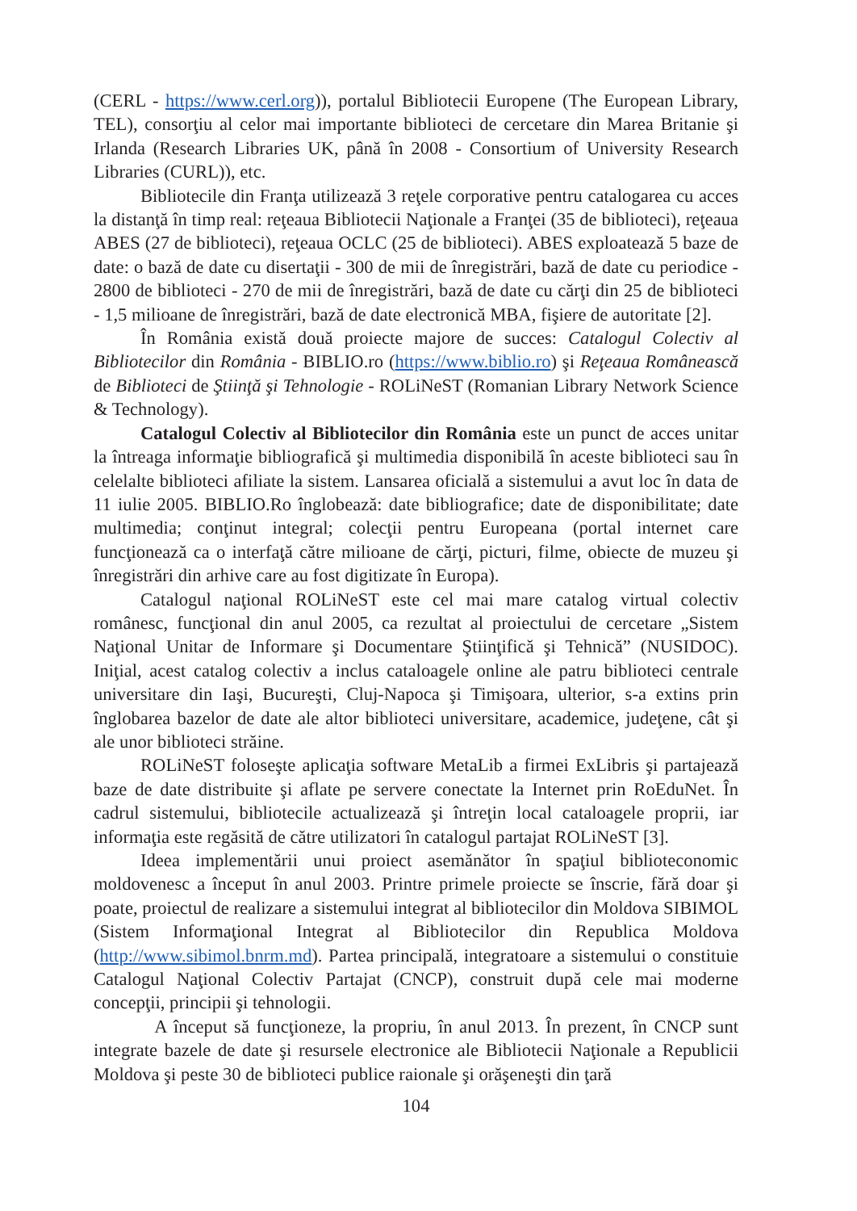(CERL - https://www.cerl.org)), portalul Bibliotecii Europene (The European Library, TEL), consorţiu al celor mai importante biblioteci de cercetare din Marea Britanie şi Irlanda (Research Libraries UK, până în 2008 - Consortium of University Research Libraries (CURL)), etc.
Bibliotecile din Franţa utilizează 3 reţele corporative pentru catalogarea cu acces la distanţă în timp real: reţeaua Bibliotecii Naţionale a Franţei (35 de biblioteci), reţeaua ABES (27 de biblioteci), reţeaua OCLC (25 de biblioteci). ABES exploatează 5 baze de date: o bază de date cu disertaţii - 300 de mii de înregistrări, bază de date cu periodice - 2800 de biblioteci - 270 de mii de înregistrări, bază de date cu cărţi din 25 de biblioteci - 1,5 milioane de înregistrări, bază de date electronică MBA, fişiere de autoritate [2].
În România există două proiecte majore de succes: Catalogul Colectiv al Bibliotecilor din România - BIBLIO.ro (https://www.biblio.ro) şi Reţeaua Românească de Biblioteci de Ştiinţă şi Tehnologie - ROLiNeST (Romanian Library Network Science & Technology).
Catalogul Colectiv al Bibliotecilor din România este un punct de acces unitar la întreaga informaţie bibliografică şi multimedia disponibilă în aceste biblioteci sau în celelalte biblioteci afiliate la sistem. Lansarea oficială a sistemului a avut loc în data de 11 iulie 2005. BIBLIO.Ro înglobează: date bibliografice; date de disponibilitate; date multimedia; conţinut integral; colecţii pentru Europeana (portal internet care funcţionează ca o interfaţă către milioane de cărţi, picturi, filme, obiecte de muzeu şi înregistrări din arhive care au fost digitizate în Europa).
Catalogul naţional ROLiNeST este cel mai mare catalog virtual colectiv românesc, funcţional din anul 2005, ca rezultat al proiectului de cercetare „Sistem Naţional Unitar de Informare şi Documentare Ştiinţifică şi Tehnică” (NUSIDOC). Iniţial, acest catalog colectiv a inclus cataloagele online ale patru biblioteci centrale universitare din Iaşi, Bucureşti, Cluj-Napoca şi Timişoara, ulterior, s-a extins prin înglobarea bazelor de date ale altor biblioteci universitare, academice, judeţene, cât şi ale unor biblioteci străine.
ROLiNeST foloseşte aplicaţia software MetaLib a firmei ExLibris şi partajează baze de date distribuite şi aflate pe servere conectate la Internet prin RoEduNet. În cadrul sistemului, bibliotecile actualizează şi întreţin local cataloagele proprii, iar informaţia este regăsită de către utilizatori în catalogul partajat ROLiNeST [3].
Ideea implementării unui proiect asemănător în spaţiul biblioteconomic moldovenesc a început în anul 2003. Printre primele proiecte se înscrie, fără doar şi poate, proiectul de realizare a sistemului integrat al bibliotecilor din Moldova SIBIMOL (Sistem Informaţional Integrat al Bibliotecilor din Republica Moldova (http://www.sibimol.bnrm.md). Partea principală, integratoare a sistemului o constituie Catalogul Naţional Colectiv Partajat (CNCP), construit după cele mai moderne concepţii, principii şi tehnologii.
A început să funcţioneze, la propriu, în anul 2013. În prezent, în CNCP sunt integrate bazele de date şi resursele electronice ale Bibliotecii Naţionale a Republicii Moldova şi peste 30 de biblioteci publice raionale şi orăşeneşti din ţară
104